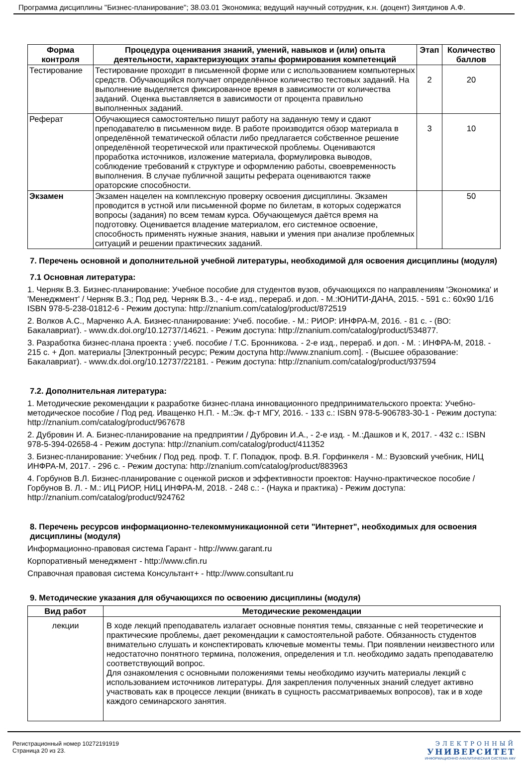Программа дисциплины "Бизнес-планирование"; 38.03.01 Экономика; ведущий научный сотрудник, к.н. (доцент) Зиятдинов А.Ф.
| Форма контроля | Процедура оценивания знаний, умений, навыков и (или) опыта деятельности, характеризующих этапы формирования компетенций | Этап | Количество баллов |
| --- | --- | --- | --- |
| Тестирование | Тестирование проходит в письменной форме или с использованием компьютерных средств. Обучающийся получает определённое количество тестовых заданий. На выполнение выделяется фиксированное время в зависимости от количества заданий. Оценка выставляется в зависимости от процента правильно выполненных заданий. | 2 | 20 |
| Реферат | Обучающиеся самостоятельно пишут работу на заданную тему и сдают преподавателю в письменном виде. В работе производится обзор материала в определённой тематической области либо предлагается собственное решение определённой теоретической или практической проблемы. Оцениваются проработка источников, изложение материала, формулировка выводов, соблюдение требований к структуре и оформлению работы, своевременность выполнения. В случае публичной защиты реферата оцениваются также ораторские способности. | 3 | 10 |
| Экзамен | Экзамен нацелен на комплексную проверку освоения дисциплины. Экзамен проводится в устной или письменной форме по билетам, в которых содержатся вопросы (задания) по всем темам курса. Обучающемуся даётся время на подготовку. Оценивается владение материалом, его системное освоение, способность применять нужные знания, навыки и умения при анализе проблемных ситуаций и решении практических заданий. | | 50 |
7. Перечень основной и дополнительной учебной литературы, необходимой для освоения дисциплины (модуля)
7.1 Основная литература:
1. Черняк В.З. Бизнес-планирование: Учебное пособие для студентов вузов, обучающихся по направлениям 'Экономика' и 'Менеджмент' / Черняк В.З.; Под ред. Черняк В.З., - 4-е изд., перераб. и доп. - М.:ЮНИТИ-ДАНА, 2015. - 591 с.: 60x90 1/16 ISBN 978-5-238-01812-6 - Режим доступа: http://znanium.com/catalog/product/872519
2. Волков А.С., Марченко А.А. Бизнес-планирование: Учеб. пособие. - М.: РИОР: ИНФРА-М, 2016. - 81 с. - (ВО: Бакалавриат). - www.dx.doi.org/10.12737/14621. - Режим доступа: http://znanium.com/catalog/product/534877.
3. Разработка бизнес-плана проекта : учеб. пособие / Т.С. Бронникова. - 2-е изд., перераб. и доп. - М. : ИНФРА-М, 2018. - 215 с. + Доп. материалы [Электронный ресурс; Режим доступа http://www.znanium.com]. - (Высшее образование: Бакалавриат). - www.dx.doi.org/10.12737/22181. - Режим доступа: http://znanium.com/catalog/product/937594
7.2. Дополнительная литература:
1. Методические рекомендации к разработке бизнес-плана инновационного предпринимательского проекта: Учебно-методическое пособие / Под ред. Иващенко Н.П. - М.:Эк. ф-т МГУ, 2016. - 133 с.: ISBN 978-5-906783-30-1 - Режим доступа: http://znanium.com/catalog/product/967678
2. Дубровин И. А. Бизнес-планирование на предприятии / Дубровин И.А., - 2-е изд. - М.:Дашков и К, 2017. - 432 с.: ISBN 978-5-394-02658-4 - Режим доступа: http://znanium.com/catalog/product/411352
3. Бизнес-планирование: Учебник / Под ред. проф. Т. Г. Попадюк, проф. В.Я. Горфинкеля - М.: Вузовский учебник, НИЦ ИНФРА-М, 2017. - 296 с. - Режим доступа: http://znanium.com/catalog/product/883963
4. Горбунов В.Л. Бизнес-планирование с оценкой рисков и эффективности проектов: Научно-практическое пособие / Горбунов В. Л. - М.: ИЦ РИОР, НИЦ ИНФРА-М, 2018. - 248 с.: - (Наука и практика) - Режим доступа: http://znanium.com/catalog/product/924762
8. Перечень ресурсов информационно-телекоммуникационной сети "Интернет", необходимых для освоения дисциплины (модуля)
Информационно-правовая система Гарант - http://www.garant.ru
Корпоративный менеджмент - http://www.cfin.ru
Справочная правовая система Консультант+ - http://www.consultant.ru
9. Методические указания для обучающихся по освоению дисциплины (модуля)
| Вид работ | Методические рекомендации |
| --- | --- |
| лекции | В ходе лекций преподаватель излагает основные понятия темы, связанные с ней теоретические и практические проблемы, дает рекомендации к самостоятельной работе. Обязанность студентов внимательно слушать и конспектировать ключевые моменты темы. При появлении неизвестного или недостаточно понятного термина, положения, определения и т.п. необходимо задать преподавателю соответствующий вопрос. Для ознакомления с основными положениями темы необходимо изучить материалы лекций с использованием источников литературы. Для закрепления полученных знаний следует активно участвовать как в процессе лекции (вникать в сущность рассматриваемых вопросов), так и в ходе каждого семинарского занятия. |
Регистрационный номер 10272191919
Страница 20 из 23.
ЭЛЕКТРОННЫЙ
УНИВЕРСИТЕТ
ИНФОРМАЦИОННО АНАЛИТИЧЕСКАЯ СИСТЕМА КФУ